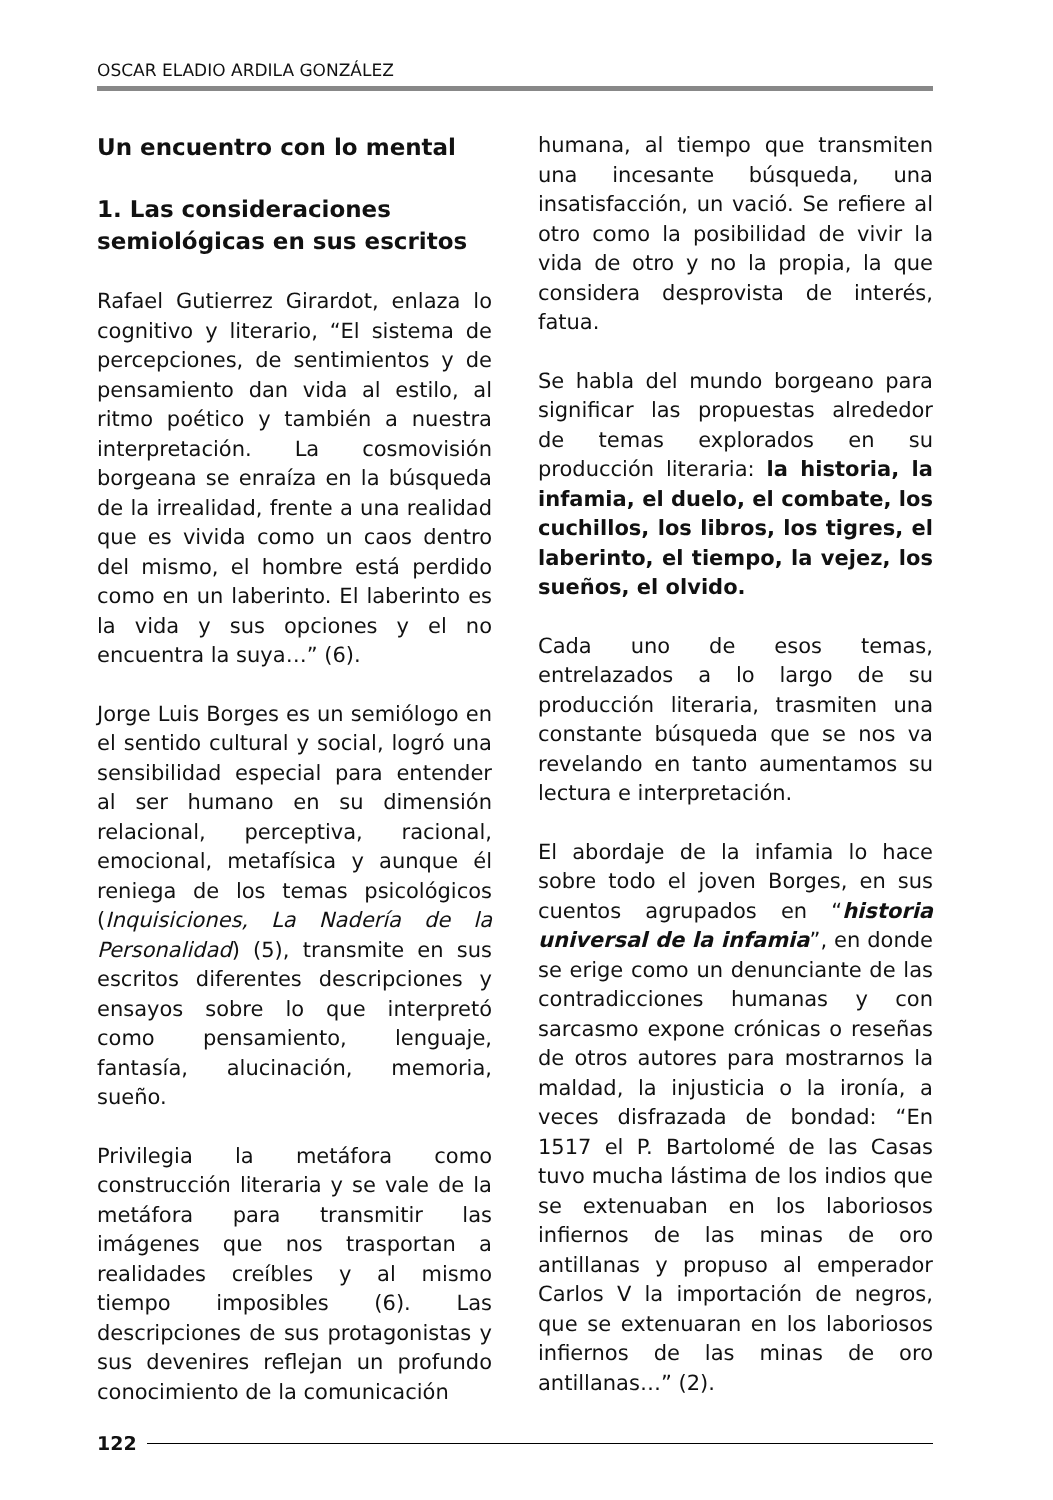OSCAR ELADIO ARDILA GONZÁLEZ
Un encuentro con lo mental
1. Las consideraciones semiológicas en sus escritos
Rafael Gutierrez Girardot, enlaza lo cognitivo y literario, “El sistema de percepciones, de sentimientos y de pensamiento dan vida al estilo, al ritmo poético y también a nuestra interpretación. La cosmovisión borgeana se enraíza en la búsqueda de la irrealidad, frente a una realidad que es vivida como un caos dentro del mismo, el hombre está perdido como en un laberinto. El laberinto es la vida y sus opciones y el no encuentra la suya…” (6).
Jorge Luis Borges es un semiólogo en el sentido cultural y social, logró una sensibilidad especial para entender al ser humano en su dimensión relacional, perceptiva, racional, emocional, metafísica y aunque él reniega de los temas psicológicos (Inquisiciones, La Nadería de la Personalidad) (5), transmite en sus escritos diferentes descripciones y ensayos sobre lo que interpretó como pensamiento, lenguaje, fantasía, alucinación, memoria, sueño.
Privilegia la metáfora como construcción literaria y se vale de la metáfora para transmitir las imágenes que nos trasportan a realidades creíbles y al mismo tiempo imposibles (6). Las descripciones de sus protagonistas y sus devenires reflejan un profundo conocimiento de la comunicación
humana, al tiempo que transmiten una incesante búsqueda, una insatisfacción, un vació. Se refiere al otro como la posibilidad de vivir la vida de otro y no la propia, la que considera desprovista de interés, fatua.
Se habla del mundo borgeano para significar las propuestas alrededor de temas explorados en su producción literaria: la historia, la infamia, el duelo, el combate, los cuchillos, los libros, los tigres, el laberinto, el tiempo, la vejez, los sueños, el olvido.
Cada uno de esos temas, entrelazados a lo largo de su producción literaria, trasmiten una constante búsqueda que se nos va revelando en tanto aumentamos su lectura e interpretación.
El abordaje de la infamia lo hace sobre todo el joven Borges, en sus cuentos agrupados en “historia universal de la infamia”, en donde se erige como un denunciante de las contradicciones humanas y con sarcasmo expone crónicas o reseñas de otros autores para mostrarnos la maldad, la injusticia o la ironía, a veces disfrazada de bondad: “En 1517 el P. Bartolomé de las Casas tuvo mucha lástima de los indios que se extenuaban en los laboriosos infiernos de las minas de oro antillanas y propuso al emperador Carlos V la importación de negros, que se extenuaran en los laboriosos infiernos de las minas de oro antillanas…” (2).
122